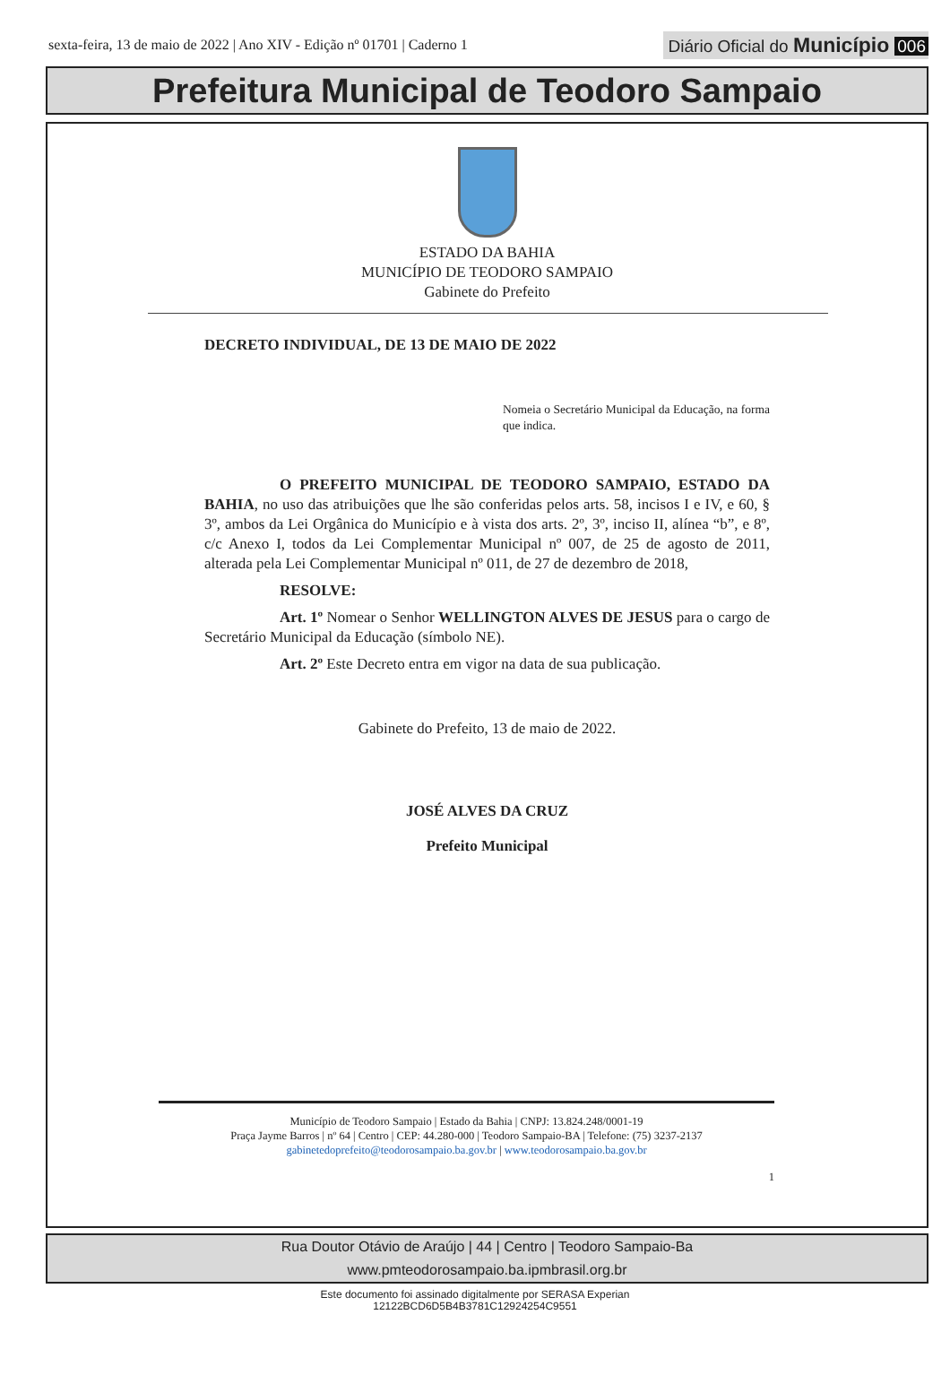sexta-feira, 13 de maio de 2022 | Ano XIV - Edição nº 01701 | Caderno 1
Diário Oficial do Município 006
Prefeitura Municipal de Teodoro Sampaio
ESTADO DA BAHIA
MUNICÍPIO DE TEODORO SAMPAIO
Gabinete do Prefeito
DECRETO INDIVIDUAL, DE 13 DE MAIO DE 2022
Nomeia o Secretário Municipal da Educação, na forma que indica.
O PREFEITO MUNICIPAL DE TEODORO SAMPAIO, ESTADO DA BAHIA, no uso das atribuições que lhe são conferidas pelos arts. 58, incisos I e IV, e 60, § 3º, ambos da Lei Orgânica do Município e à vista dos arts. 2º, 3º, inciso II, alínea “b”, e 8º, c/c Anexo I, todos da Lei Complementar Municipal nº 007, de 25 de agosto de 2011, alterada pela Lei Complementar Municipal nº 011, de 27 de dezembro de 2018,
RESOLVE:
Art. 1º Nomear o Senhor WELLINGTON ALVES DE JESUS para o cargo de Secretário Municipal da Educação (símbolo NE).
Art. 2º Este Decreto entra em vigor na data de sua publicação.
Gabinete do Prefeito, 13 de maio de 2022.
JOSÉ ALVES DA CRUZ
Prefeito Municipal
Município de Teodoro Sampaio | Estado da Bahia | CNPJ: 13.824.248/0001-19
Praça Jayme Barros | nº 64 | Centro | CEP: 44.280-000 | Teodoro Sampaio-BA | Telefone: (75) 3237-2137
gabinetedoprefeito@teodorosampaio.ba.gov.br | www.teodorosampaio.ba.gov.br
1
Rua Doutor Otávio de Araújo | 44 | Centro | Teodoro Sampaio-Ba
www.pmteodorosampaio.ba.ipmbrasil.org.br
Este documento foi assinado digitalmente por SERASA Experian
12122BCD6D5B4B3781C12924254C9551